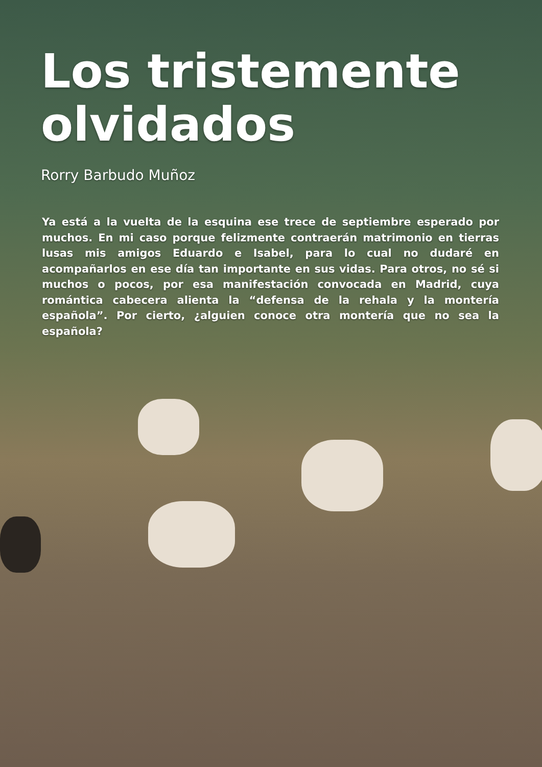Los tristemente
olvidados
Rorry Barbudo Muñoz
Ya está a la vuelta de la esquina ese trece de septiembre esperado por muchos. En mi caso porque felizmente contraerán matrimonio en tierras lusas mis amigos Eduardo e Isabel, para lo cual no dudaré en acompañarlos en ese día tan importante en sus vidas. Para otros, no sé si muchos o pocos, por esa manifestación convocada en Madrid, cuya romántica cabecera alienta la “defensa de la rehala y la montería española”. Por cierto, ¿alguien conoce otra montería que no sea la española?